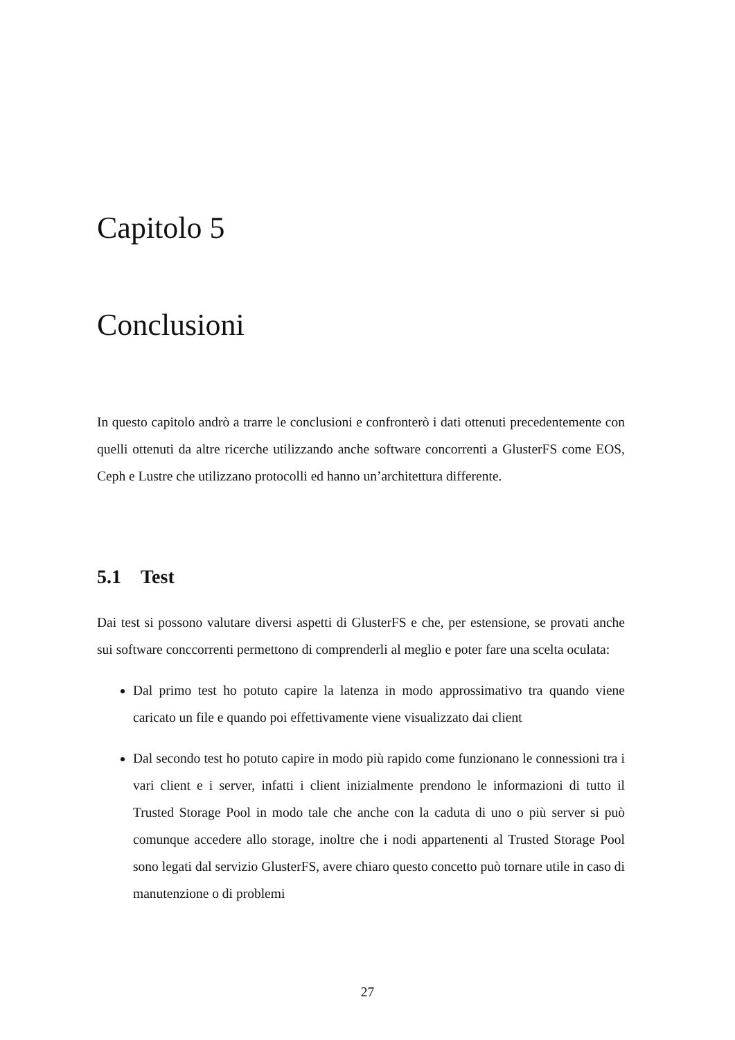Capitolo 5
Conclusioni
In questo capitolo andrò a trarre le conclusioni e confronterò i dati ottenuti precedentemente con quelli ottenuti da altre ricerche utilizzando anche software concorrenti a GlusterFS come EOS, Ceph e Lustre che utilizzano protocolli ed hanno un’architettura differente.
5.1 Test
Dai test si possono valutare diversi aspetti di GlusterFS e che, per estensione, se provati anche sui software conccorrenti permettono di comprenderli al meglio e poter fare una scelta oculata:
Dal primo test ho potuto capire la latenza in modo approssimativo tra quando viene caricato un file e quando poi effettivamente viene visualizzato dai client
Dal secondo test ho potuto capire in modo più rapido come funzionano le connessioni tra i vari client e i server, infatti i client inizialmente prendono le informazioni di tutto il Trusted Storage Pool in modo tale che anche con la caduta di uno o più server si può comunque accedere allo storage, inoltre che i nodi appartenenti al Trusted Storage Pool sono legati dal servizio GlusterFS, avere chiaro questo concetto può tornare utile in caso di manutenzione o di problemi
27